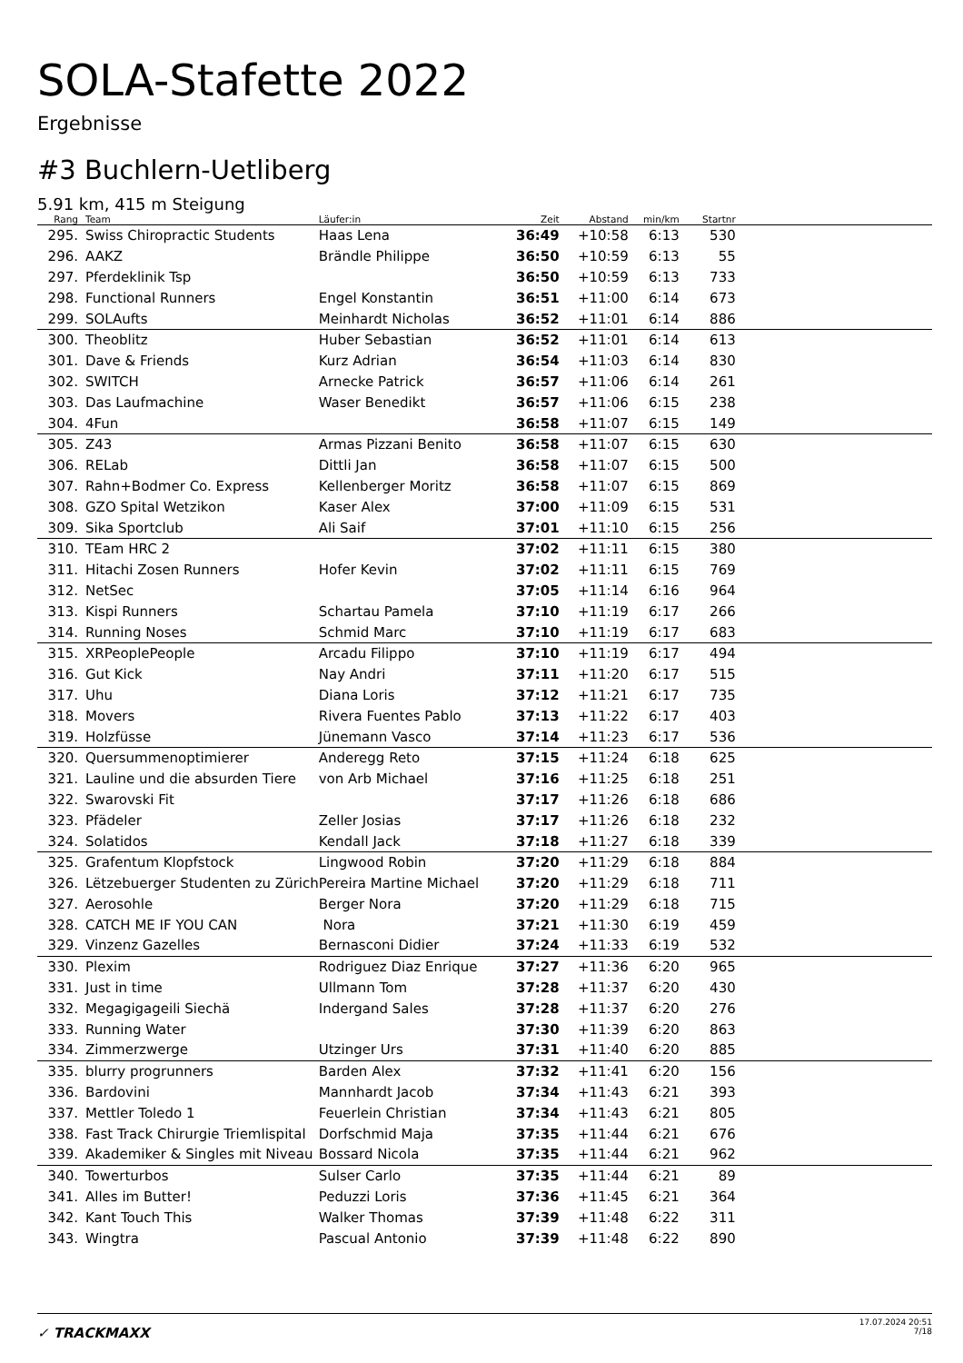SOLA-Stafette 2022
Ergebnisse
#3 Buchlern-Uetliberg
5.91 km, 415 m Steigung
| Rang | | Team | Läufer:in | Zeit | Abstand | min/km | Startnr | |
| --- | --- | --- | --- | --- | --- | --- | --- | --- |
| 295. | | Swiss Chiropractic Students | Haas Lena | 36:49 | +10:58 | 6:13 | 530 | |
| 296. | | AAKZ | Brändle Philippe | 36:50 | +10:59 | 6:13 | 55 | |
| 297. | | Pferdeklinik Tsp | | 36:50 | +10:59 | 6:13 | 733 | |
| 298. | | Functional Runners | Engel Konstantin | 36:51 | +11:00 | 6:14 | 673 | |
| 299. | | SOLAufts | Meinhardt Nicholas | 36:52 | +11:01 | 6:14 | 886 | |
| 300. | | Theoblitz | Huber Sebastian | 36:52 | +11:01 | 6:14 | 613 | |
| 301. | | Dave & Friends | Kurz Adrian | 36:54 | +11:03 | 6:14 | 830 | |
| 302. | | SWITCH | Arnecke Patrick | 36:57 | +11:06 | 6:14 | 261 | |
| 303. | | Das Laufmachine | Waser Benedikt | 36:57 | +11:06 | 6:15 | 238 | |
| 304. | | 4Fun | | 36:58 | +11:07 | 6:15 | 149 | |
| 305. | | Z43 | Armas Pizzani Benito | 36:58 | +11:07 | 6:15 | 630 | |
| 306. | | RELab | Dittli Jan | 36:58 | +11:07 | 6:15 | 500 | |
| 307. | | Rahn+Bodmer Co. Express | Kellenberger Moritz | 36:58 | +11:07 | 6:15 | 869 | |
| 308. | | GZO Spital Wetzikon | Kaser Alex | 37:00 | +11:09 | 6:15 | 531 | |
| 309. | | Sika Sportclub | Ali Saif | 37:01 | +11:10 | 6:15 | 256 | |
| 310. | | TEam HRC 2 | | 37:02 | +11:11 | 6:15 | 380 | |
| 311. | | Hitachi Zosen Runners | Hofer Kevin | 37:02 | +11:11 | 6:15 | 769 | |
| 312. | | NetSec | | 37:05 | +11:14 | 6:16 | 964 | |
| 313. | | Kispi Runners | Schartau Pamela | 37:10 | +11:19 | 6:17 | 266 | |
| 314. | | Running Noses | Schmid Marc | 37:10 | +11:19 | 6:17 | 683 | |
| 315. | | XRPeoplePeople | Arcadu Filippo | 37:10 | +11:19 | 6:17 | 494 | |
| 316. | | Gut Kick | Nay Andri | 37:11 | +11:20 | 6:17 | 515 | |
| 317. | | Uhu | Diana Loris | 37:12 | +11:21 | 6:17 | 735 | |
| 318. | | Movers | Rivera Fuentes Pablo | 37:13 | +11:22 | 6:17 | 403 | |
| 319. | | Holzfüsse | Jünemann Vasco | 37:14 | +11:23 | 6:17 | 536 | |
| 320. | | Quersummenoptimierer | Anderegg Reto | 37:15 | +11:24 | 6:18 | 625 | |
| 321. | | Lauline und die absurden Tiere | von Arb Michael | 37:16 | +11:25 | 6:18 | 251 | |
| 322. | | Swarovski Fit | | 37:17 | +11:26 | 6:18 | 686 | |
| 323. | | Pfädeler | Zeller Josias | 37:17 | +11:26 | 6:18 | 232 | |
| 324. | | Solatidos | Kendall Jack | 37:18 | +11:27 | 6:18 | 339 | |
| 325. | | Grafentum Klopfstock | Lingwood Robin | 37:20 | +11:29 | 6:18 | 884 | |
| 326. | | Lëtzebuerger Studenten zu Zürich | Pereira Martine Michael | 37:20 | +11:29 | 6:18 | 711 | |
| 327. | | Aerosohle | Berger Nora | 37:20 | +11:29 | 6:18 | 715 | |
| 328. | | CATCH ME IF YOU CAN | Nora | 37:21 | +11:30 | 6:19 | 459 | |
| 329. | | Vinzenz Gazelles | Bernasconi Didier | 37:24 | +11:33 | 6:19 | 532 | |
| 330. | | Plexim | Rodriguez Diaz Enrique | 37:27 | +11:36 | 6:20 | 965 | |
| 331. | | Just in time | Ullmann Tom | 37:28 | +11:37 | 6:20 | 430 | |
| 332. | | Megagigageili Siechä | Indergand Sales | 37:28 | +11:37 | 6:20 | 276 | |
| 333. | | Running Water | | 37:30 | +11:39 | 6:20 | 863 | |
| 334. | | Zimmerzwerge | Utzinger Urs | 37:31 | +11:40 | 6:20 | 885 | |
| 335. | | blurry progrunners | Barden Alex | 37:32 | +11:41 | 6:20 | 156 | |
| 336. | | Bardovini | Mannhardt Jacob | 37:34 | +11:43 | 6:21 | 393 | |
| 337. | | Mettler Toledo 1 | Feuerlein Christian | 37:34 | +11:43 | 6:21 | 805 | |
| 338. | | Fast Track Chirurgie Triemlispital | Dorfschmid Maja | 37:35 | +11:44 | 6:21 | 676 | |
| 339. | | Akademiker & Singles mit Niveau | Bossard Nicola | 37:35 | +11:44 | 6:21 | 962 | |
| 340. | | Towerturbos | Sulser Carlo | 37:35 | +11:44 | 6:21 | 89 | |
| 341. | | Alles im Butter! | Peduzzi Loris | 37:36 | +11:45 | 6:21 | 364 | |
| 342. | | Kant Touch This | Walker Thomas | 37:39 | +11:48 | 6:22 | 311 | |
| 343. | | Wingtra | Pascual Antonio | 37:39 | +11:48 | 6:22 | 890 | |
✓ TRACKMAXX
17.07.2024 20:51
7/18